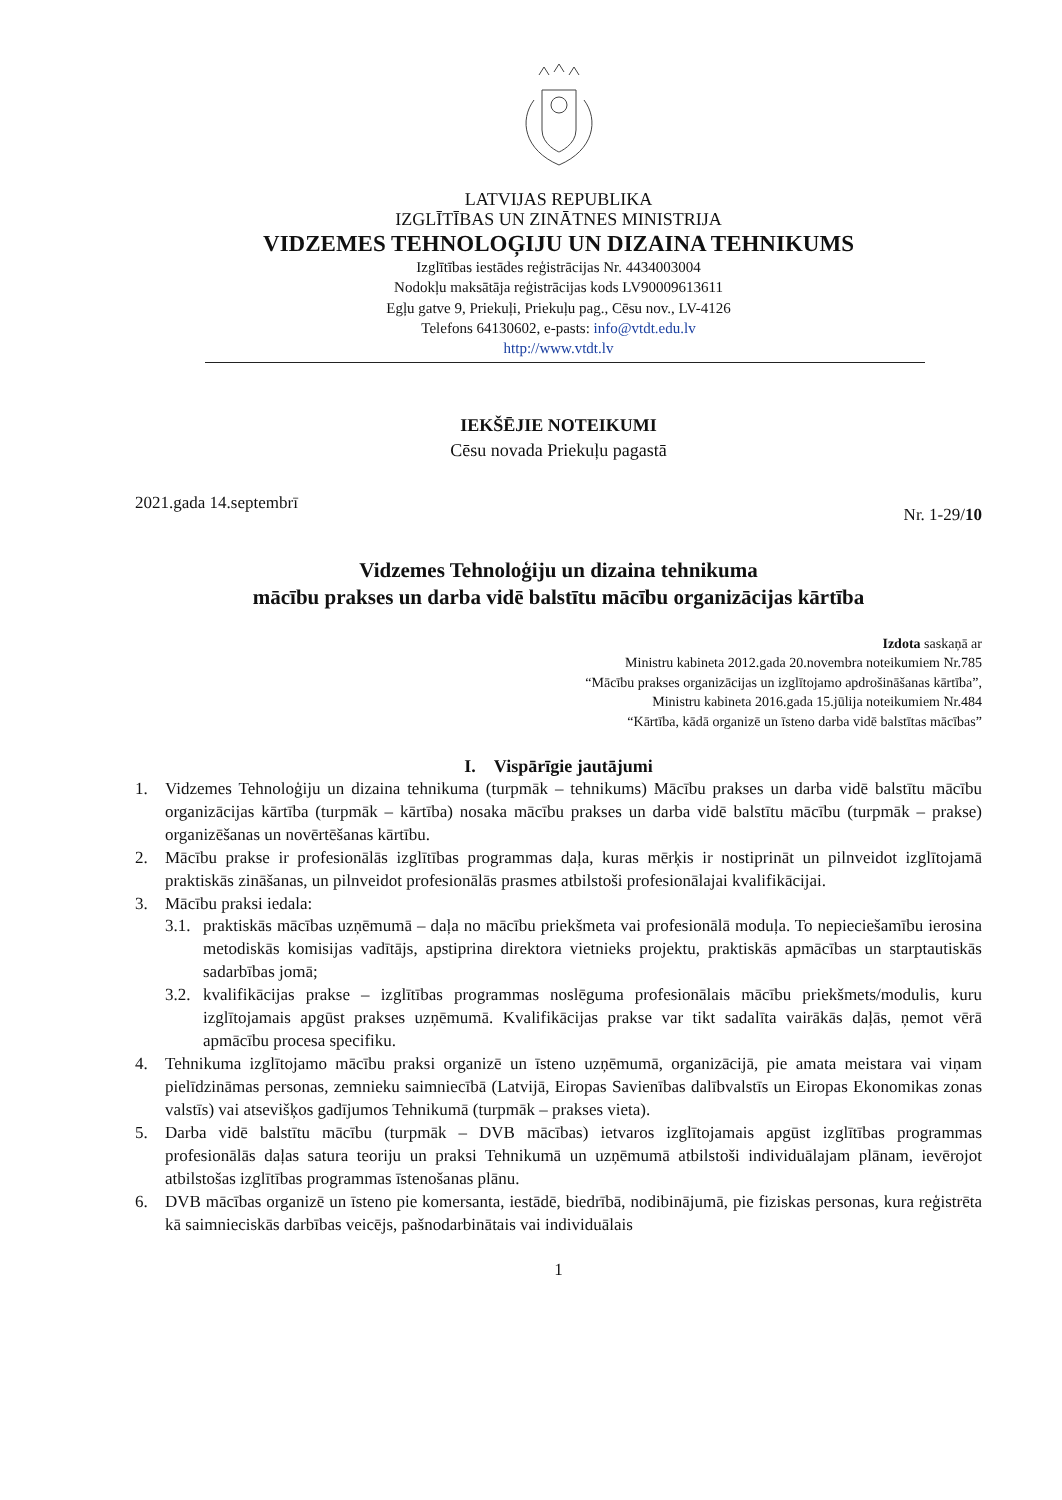LATVIJAS REPUBLIKA
IZGLĪTĪBAS UN ZINĀTNES MINISTRIJA
VIDZEMES TEHNOLOĢIJU UN DIZAINA TEHNIKUMS
Izglītības iestādes reģistrācijas Nr. 4434003004
Nodokļu maksātāja reģistrācijas kods LV90009613611
Egļu gatve 9, Priekuļi, Priekuļu pag., Cēsu nov., LV-4126
Telefons 64130602, e-pasts: info@vtdt.edu.lv
http://www.vtdt.lv
IEKŠĒJIE NOTEIKUMI
Cēsu novada Priekuļu pagastā
2021.gada 14.septembrī Nr. 1-29/10
Vidzemes Tehnoloģiju un dizaina tehnikuma
mācību prakses un darba vidē balstītu mācību organizācijas kārtība
Izdota saskaņā ar
Ministru kabineta 2012.gada 20.novembra noteikumiem Nr.785
“Mācību prakses organizācijas un izglītojamo apdrošināšanas kārtība”,
Ministru kabineta 2016.gada 15.jūlija noteikumiem Nr.484
“Kārtība, kādā organizē un īsteno darba vidē balstītas mācības”
I. Vispārīgie jautājumi
1. Vidzemes Tehnoloģiju un dizaina tehnikuma (turpmāk – tehnikums) Mācību prakses un darba vidē balstītu mācību organizācijas kārtība (turpmāk – kārtība) nosaka mācību prakses un darba vidē balstītu mācību (turpmāk – prakse) organizēšanas un novērtēšanas kārtību.
2. Mācību prakse ir profesionālās izglītības programmas daļa, kuras mērķis ir nostiprināt un pilnveidot izglītojamā praktiskās zināšanas, un pilnveidot profesionālās prasmes atbilstoši profesionālajai kvalifikācijai.
3. Mācību praksi iedala:
3.1. praktiskās mācības uzņēmumā – daļa no mācību priekšmeta vai profesionālā moduļa. To nepieciešamību ierosina metodiskās komisijas vadītājs, apstiprina direktora vietnieks projektu, praktiskās apmācības un starptautiskās sadarbības jomā;
3.2. kvalifikācijas prakse – izglītības programmas noslēguma profesionālais mācību priekšmets/modulis, kuru izglītojamais apgūst prakses uzņēmumā. Kvalifikācijas prakse var tikt sadalīta vairākās daļās, ņemot vērā apmācību procesa specifiku.
4. Tehnikuma izglītojamo mācību praksi organizē un īsteno uzņēmumā, organizācijā, pie amata meistara vai viņam pielīdzināmas personas, zemnieku saimniecībā (Latvijā, Eiropas Savienības dalībvalstīs un Eiropas Ekonomikas zonas valstīs) vai atsevišķos gadījumos Tehnikumā (turpmāk – prakses vieta).
5. Darba vidē balstītu mācību (turpmāk – DVB mācības) ietvaros izglītojamais apgūst izglītības programmas profesionālās daļas satura teoriju un praksi Tehnikumā un uzņēmumā atbilstoši individuālajam plānam, ievērojot atbilstošas izglītības programmas īstenošanas plānu.
6. DVB mācības organizē un īsteno pie komersanta, iestādē, biedrībā, nodibinājumā, pie fiziskas personas, kura reģistrēta kā saimnieciskās darbības veicējs, pašnodarbinātais vai individuālais
1